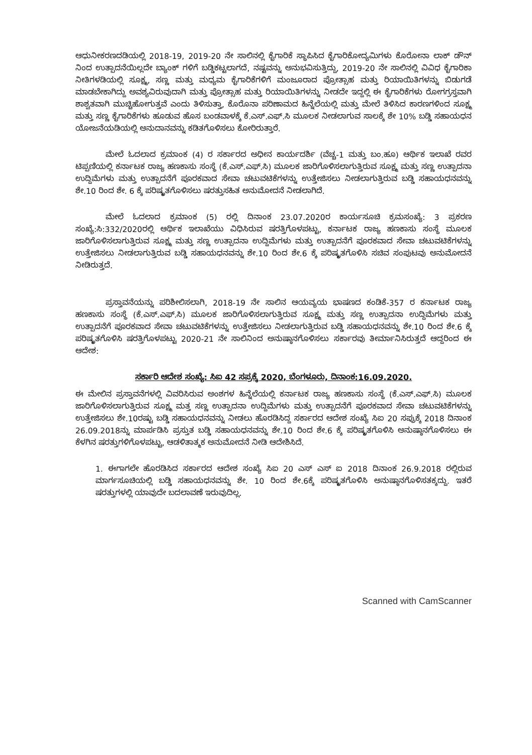ಆಧುನೀಕರಣದಡಿಯಲ್ಲಿ 2018-19, 2019-20 ನೇ ಸಾಲಿನಲ್ಲಿ ಕೈಗಾರಿಕೆ ಸ್ಥಾಪಿಸಿದ ಕೈಗಾರಿಕೋದ್ಯಮಿಗಳು ಕೊರೋನಾ ಲಾಕ್ ಡೌನ್ ನಿಂದ ಉತ್ಪಾದನೆಯಿಲ್ಲದೇ ಬ್ಯಾಂಕ್ ಗಳಿಗೆ ಬಡ್ಡಿಕಟ್ಟಲಾಗದೆ, ನಷ್ಟವನ್ನು ಅನುಭವಿಸುತ್ತಿದ್ದು, 2019-20 ನೇ ಸಾಲಿನಲ್ಲಿ ವಿವಿಧ ಕೈಗಾರಿಕಾ ನೀತಿಗಳಡಿಯಲ್ಲಿ ಸೂಕ್ಷ್ಮ, ಸಣ್ಣ ಮತ್ತು ಮಧ್ಯಮ ಕೈಗಾರಿಕೆಗಳಿಗೆ ಮಂಜೂರಾದ ಪ್ರೋತ್ಸಾಹ ಮತ್ತು ರಿಯಾಯಿತಿಗಳನ್ನು ಬಿಡುಗಡೆ ಮಾಡಬೇಕಾಗಿದ್ದು ಅವಶ್ಯವಿರುವುದಾಗಿ ಮತ್ತು ಪ್ರೋತ್ಸಾಹ ಮತ್ತು ರಿಯಾಯಿತಿಗಳನ್ನು ನೀಡದೇ ಇದ್ದಲ್ಲಿ ಈ ಕೈಗಾರಿಕೆಗಳು ರೋಗಗ್ರಸ್ತವಾಗಿ ಶಾಶ್ವತವಾಗಿ ಮುಚ್ಚಿಹೋಗುತ್ತವೆ ಎಂದು ತಿಳಿಸುತ್ತಾ, ಕೊರೊನಾ ಪರಿಣಾಮದ ಹಿನ್ನೆಲೆಯಲ್ಲಿ ಮತ್ತು ಮೇಲೆ ತಿಳಿಸಿದ ಕಾರಣಗಳಿಂದ ಸೂಕ್ಷ್ಮ ಮತ್ತು ಸಣ್ಣ ಕೈಗಾರಿಕೆಗಳು ಹೂಡುವ ಹೊಸ ಬಂಡವಾಳಕ್ಕೆ ಕೆ.ಎಸ್.ಎಫ್.ಸಿ ಮೂಲಕ ನೀಡಲಾಗುವ ಸಾಲಕ್ಕೆ ಶೇ 10% ಬಡ್ಡಿ ಸಹಾಯಧನ ಯೋಜನೆಯಡಿಯಲ್ಲಿ ಅನುದಾನವನ್ನು ಕಡಿತಗೊಳಿಸಲು ಕೋರಿರುತ್ತಾರೆ.
ಮೇಲೆ ಓದಲಾದ ಕ್ರಮಾಂಕ (4) ರ ಸರ್ಕಾರದ ಅಧೀನ ಕಾರ್ಯದರ್ಶಿ (ವೆಚ್ಚ-1 ಮತ್ತು ಬಂ.ಹೂ) ಆರ್ಥಿಕ ಇಲಾಖೆ ರವರ ಟಿಪ್ಪಣಿಯಲ್ಲಿ ಕರ್ನಾಟಕ ರಾಜ್ಯ ಹಣಕಾಸು ಸಂಸ್ಥೆ (ಕೆ.ಎಸ್.ಎಫ್.ಸಿ) ಮೂಲಕ ಜಾರಿಗೊಳಿಸಲಾಗುತ್ತಿರುವ ಸೂಕ್ಷ್ಮ ಮತ್ತು ಸಣ್ಣ ಉತ್ಪಾದನಾ ಉದ್ದಿಮೆಗಳು ಮತ್ತು ಉತ್ಪಾದನೆಗೆ ಪೂರಕವಾದ ಸೇವಾ ಚಟುವಟಿಕೆಗಳನ್ನು ಉತ್ತೇಜಿಸಲು ನೀಡಲಾಗುತ್ತಿರುವ ಬಡ್ಡಿ ಸಹಾಯಧನವನ್ನು ಶೇ.10 ರಿಂದ ಶೇ. 6 ಕ್ಕೆ ಪರಿಷ್ಕೃತಗೊಳಿಸಲು ಷರತ್ತುಸಹಿತ ಅನುಮೋದನೆ ನೀಡಲಾಗಿದೆ.
ಮೇಲೆ ಓದಲಾದ ಕ್ರಮಾಂಕ (5) ರಲ್ಲಿ ದಿನಾಂಕ 23.07.2020ರ ಕಾರ್ಯಸೂಚಿ ಕ್ರಮಸಂಖ್ಯೆ: 3 ಪ್ರಕರಣ ಸಂಖ್ಯೆ:ಸಿ:332/2020ರಲ್ಲಿ ಆರ್ಥಿಕ ಇಲಾಖೆಯು ವಿಧಿಸಿರುವ ಷರತ್ತಿಗೊಳಪಟ್ಟು, ಕರ್ನಾಟಕ ರಾಜ್ಯ ಹಣಕಾಸು ಸಂಸ್ಥೆ ಮೂಲಕ ಜಾರಿಗೊಳಿಸಲಾಗುತ್ತಿರುವ ಸೂಕ್ಷ್ಮ ಮತ್ತು ಸಣ್ಣ ಉತ್ಪಾದನಾ ಉದ್ದಿಮೆಗಳು ಮತ್ತು ಉತ್ಪಾದನೆಗೆ ಪೂರಕವಾದ ಸೇವಾ ಚಟುವಟಿಕೆಗಳನ್ನು ಉತ್ತೇಜಿಸಲು ನೀಡಲಾಗುತ್ತಿರುವ ಬಡ್ಡಿ ಸಹಾಯಧನವನ್ನು ಶೇ.10 ರಿಂದ ಶೇ.6 ಕ್ಕೆ ಪರಿಷ್ಕೃತಗೊಳಿಸಿ ಸಚಿವ ಸಂಪುಟವು ಅನುಮೋದನೆ ನೀಡಿರುತ್ತದೆ.
ಪ್ರಸ್ತಾವನೆಯನ್ನು ಪರಿಶೀಲಿಸಲಾಗಿ, 2018-19 ನೇ ಸಾಲಿನ ಆಯವ್ಯಯ ಭಾಷಣದ ಕಂಡಿಕೆ-357 ರ ಕರ್ನಾಟಕ ರಾಜ್ಯ ಹಣಕಾಸು ಸಂಸ್ಥೆ (ಕೆ.ಎಸ್.ಎಫ್.ಸಿ) ಮೂಲಕ ಜಾರಿಗೊಳಿಸಲಾಗುತ್ತಿರುವ ಸೂಕ್ಷ್ಮ ಮತ್ತು ಸಣ್ಣ ಉತ್ಪಾದನಾ ಉದ್ದಿಮೆಗಳು ಮತ್ತು ಉತ್ಪಾದನೆಗೆ ಪೂರಕವಾದ ಸೇವಾ ಚಟುವಟಿಕೆಗಳನ್ನು ಉತ್ತೇಜಿಸಲು ನೀಡಲಾಗುತ್ತಿರುವ ಬಡ್ಡಿ ಸಹಾಯಧನವನ್ನು ಶೇ.10 ರಿಂದ ಶೇ.6 ಕ್ಕೆ ಪರಿಷ್ಕೃತಗೊಳಿಸಿ ಷರತ್ತಿಗೊಳಪಟ್ಟು 2020-21 ನೇ ಸಾಲಿನಿಂದ ಅನುಷ್ಠಾನಗೊಳಿಸಲು ಸರ್ಕಾರವು ತೀರ್ಮಾನಿಸಿರುತ್ತದೆ ಆದ್ದರಿಂದ ಈ ಆದೇಶ:
ಸರ್ಕಾರಿ ಆದೇಶ ಸಂಖ್ಯೆ: ಸಿಐ 42 ಸಪ್ರಕ್ಕೆ 2020, ಬೆಂಗಳೂರು, ದಿನಾಂಕ:16.09.2020.
ಈ ಮೇಲಿನ ಪ್ರಸ್ತಾವನೆಗಳಲ್ಲಿ ವಿವರಿಸಿರುವ ಅಂಶಗಳ ಹಿನ್ನೆಲೆಯಲ್ಲಿ ಕರ್ನಾಟಕ ರಾಜ್ಯ ಹಣಕಾಸು ಸಂಸ್ಥೆ (ಕೆ.ಎಸ್.ಎಫ್.ಸಿ) ಮೂಲಕ ಜಾರಿಗೊಳಿಸಲಾಗುತ್ತಿರುವ ಸೂಕ್ಷ್ಮ ಮತ್ತ ಸಣ್ಣ ಉತ್ಪಾದನಾ ಉದ್ದಿಮೆಗಳು ಮತ್ತು ಉತ್ಪಾದನೆಗೆ ಪೂರಕವಾದ ಸೇವಾ ಚಟುವಟಿಕೆಗಳನ್ನು ಉತ್ತೇಜಿಸಲು ಶೇ.10ರಷ್ಟು ಬಡ್ಡಿ ಸಹಾಯಧನವನ್ನು ನೀಡಲು ಹೊರಡಿಸಿದ್ದ ಸರ್ಕಾರದ ಆದೇಶ ಸಂಖ್ಯೆ ಸಿಐ 20 ಸಪ್ರುಕ್ಕೆ 2018 ದಿನಾಂಕ 26.09.2018ನ್ನು ಮಾರ್ಪಡಿಸಿ ಪ್ರಸ್ತುತ ಬಡ್ಡಿ ಸಹಾಯಧನವನ್ನು ಶೇ.10 ರಿಂದ ಶೇ.6 ಕ್ಕೆ ಪರಿಷ್ಕೃತಗೊಳಿಸಿ ಅನುಷ್ಠಾನಗೊಳಿಸಲು ಈ ಕೆಳಗಿನ ಷರತ್ತುಗಳಿಗೊಳಪಟ್ಟು, ಆಡಳಿತಾತ್ಮಕ ಅನುಮೋದನೆ ನೀಡಿ ಆದೇಶಿಸಿದೆ.
1. ಈಗಾಗಲೇ ಹೊರಡಿಸಿದ ಸರ್ಕಾರದ ಆದೇಶ ಸಂಖ್ಯೆ ಸಿಐ 20 ಎಸ್ ಎಸ್ ಐ 2018 ದಿನಾಂಕ 26.9.2018 ರಲ್ಲಿರುವ ಮಾರ್ಗಸೂಚಿಯಲ್ಲಿ ಬಡ್ಡಿ ಸಹಾಯಧನವನ್ನು ಶೇ. 10 ರಿಂದ ಶೇ.6ಕ್ಕೆ ಪರಿಷ್ಕೃತಗೊಳಿಸಿ ಅನುಷ್ಠಾನಗೊಳಿಸತಕ್ಕದ್ದು. ಇತರೆ ಷರತ್ತುಗಳಲ್ಲಿ ಯಾವುದೇ ಬದಲಾವಣೆ ಇರುವುದಿಲ್ಲ.
Scanned with CamScanner